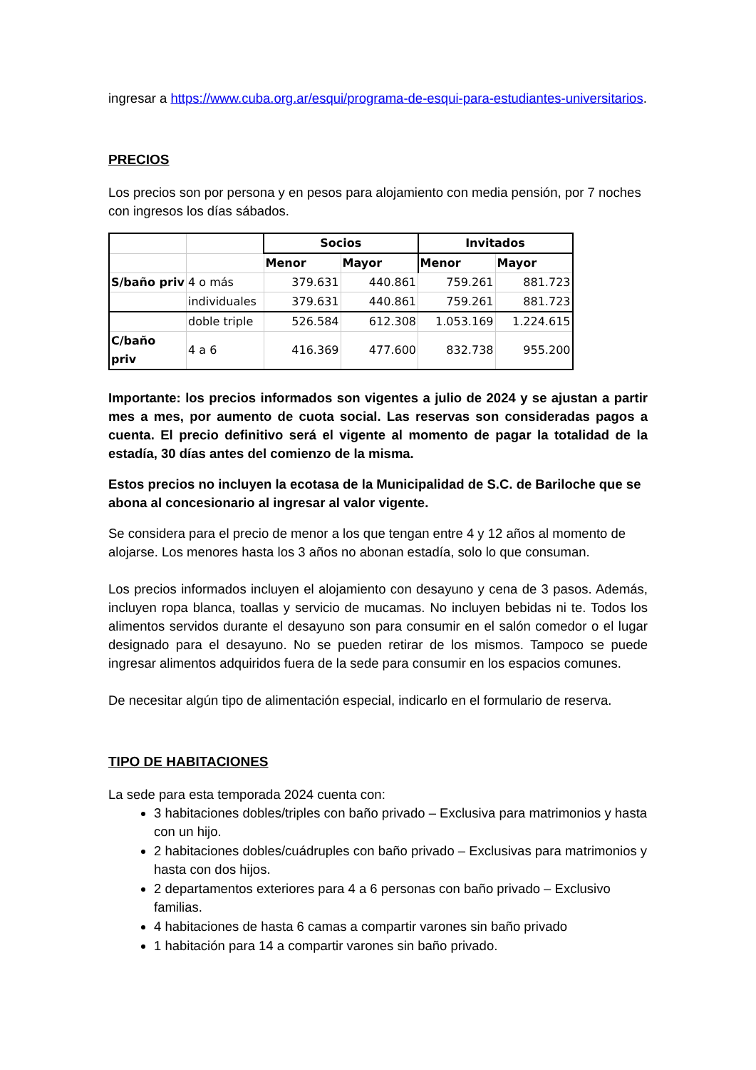ingresar a https://www.cuba.org.ar/esqui/programa-de-esqui-para-estudiantes-universitarios.
PRECIOS
Los precios son por persona y en pesos para alojamiento con media pensión, por 7 noches con ingresos los días sábados.
| | | Socios | | Invitados | |
| | | Menor | Mayor | Menor | Mayor |
| S/baño priv | 4 o más | 379.631 | 440.861 | 759.261 | 881.723 |
| | individuales | 379.631 | 440.861 | 759.261 | 881.723 |
| | doble triple | 526.584 | 612.308 | 1.053.169 | 1.224.615 |
| C/baño priv | 4 a 6 | 416.369 | 477.600 | 832.738 | 955.200 |
Importante: los precios informados son vigentes a julio de 2024 y se ajustan a partir mes a mes, por aumento de cuota social. Las reservas son consideradas pagos a cuenta. El precio definitivo será el vigente al momento de pagar la totalidad de la estadía, 30 días antes del comienzo de la misma.
Estos precios no incluyen la ecotasa de la Municipalidad de S.C. de Bariloche que se abona al concesionario al ingresar al valor vigente.
Se considera para el precio de menor a los que tengan entre 4 y 12 años al momento de alojarse. Los menores hasta los 3 años no abonan estadía, solo lo que consuman.
Los precios informados incluyen el alojamiento con desayuno y cena de 3 pasos. Además, incluyen ropa blanca, toallas y servicio de mucamas. No incluyen bebidas ni te. Todos los alimentos servidos durante el desayuno son para consumir en el salón comedor o el lugar designado para el desayuno. No se pueden retirar de los mismos. Tampoco se puede ingresar alimentos adquiridos fuera de la sede para consumir en los espacios comunes.
De necesitar algún tipo de alimentación especial, indicarlo en el formulario de reserva.
TIPO DE HABITACIONES
La sede para esta temporada 2024 cuenta con:
3 habitaciones dobles/triples con baño privado – Exclusiva para matrimonios y hasta con un hijo.
2 habitaciones dobles/cuádruples con baño privado – Exclusivas para matrimonios y hasta con dos hijos.
2 departamentos exteriores para 4 a 6 personas con baño privado – Exclusivo familias.
4 habitaciones de hasta 6 camas a compartir varones sin baño privado
1 habitación para 14 a compartir varones sin baño privado.